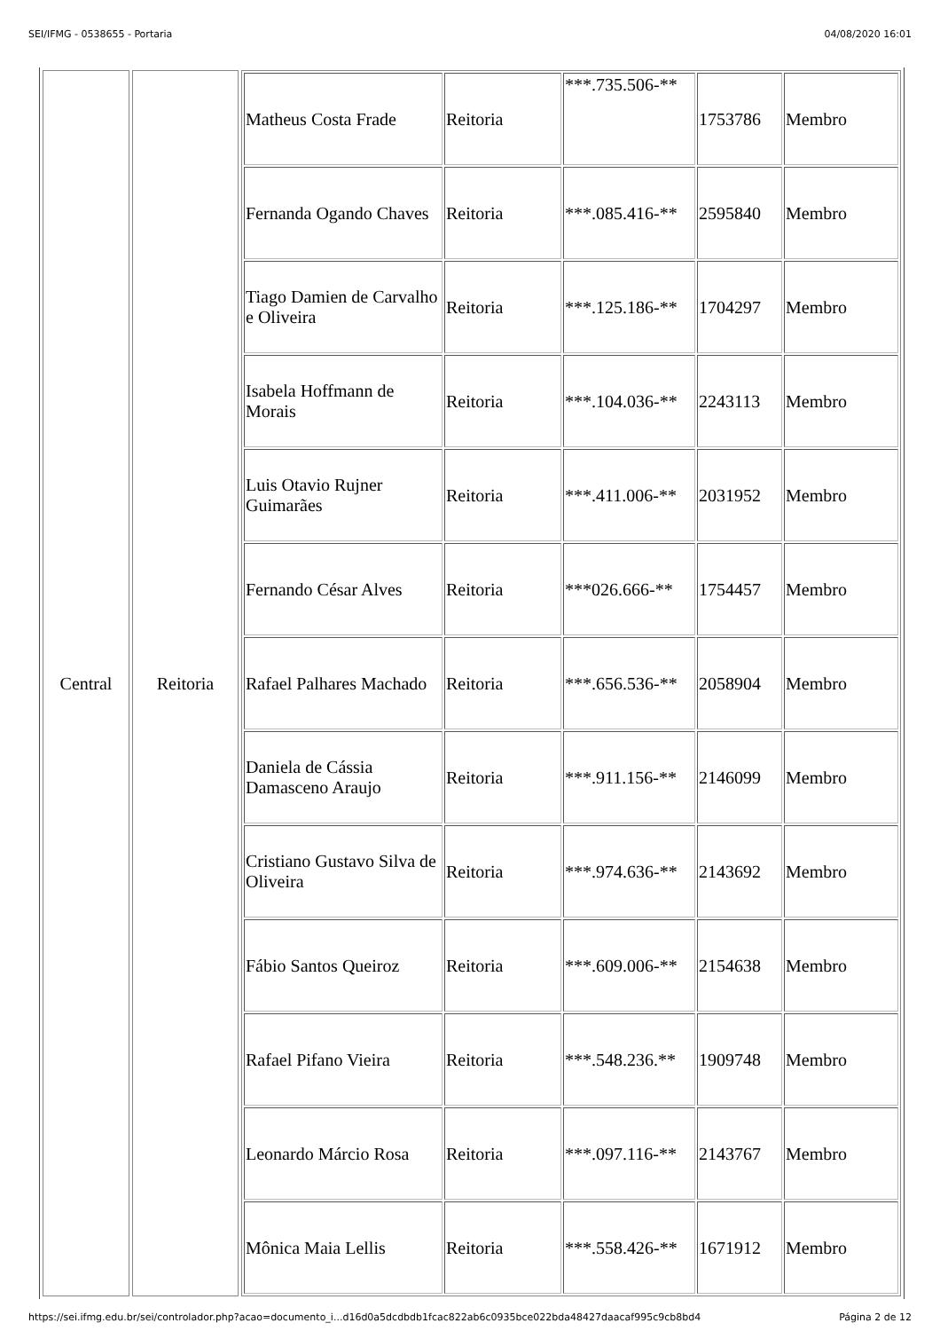SEI/IFMG - 0538655 - Portaria 04/08/2020 16:01
| Central | Reitoria | / Matheus Costa Frade / Reitoria / ***.735.506-** / 1753786 / Membro / / Fernanda Ogando Chaves / Reitoria / ***.085.416-** / 2595840 / Membro / / Tiago Damien de Carvalho e Oliveira / Reitoria / ***.125.186-** / 1704297 / Membro / / Isabela Hoffmann de Morais / Reitoria / ***.104.036-** / 2243113 / Membro / / Luis Otavio Rujner Guimarães / Reitoria / ***.411.006-** / 2031952 / Membro / / Fernando César Alves / Reitoria / ***026.666-** / 1754457 / Membro / / Rafael Palhares Machado / Reitoria / ***.656.536-** / 2058904 / Membro / / Daniela de Cássia Damasceno Araujo / Reitoria / ***.911.156-** / 2146099 / Membro / / Cristiano Gustavo Silva de Oliveira / Reitoria / ***.974.636-** / 2143692 / Membro / / Fábio Santos Queiroz / Reitoria / ***.609.006-** / 2154638 / Membro / / Rafael Pifano Vieira / Reitoria / ***.548.236.** / 1909748 / Membro / / Leonardo Márcio Rosa / Reitoria / ***.097.116-** / 2143767 / Membro / / Mônica Maia Lellis / Reitoria / ***.558.426-** / 1671912 / Membro / |
https://sei.ifmg.edu.br/sei/controlador.php?acao=documento_i...d16d0a5dcdbdb1fcac822ab6c0935bce022bda48427daacaf995c9cb8bd4 Página 2 de 12